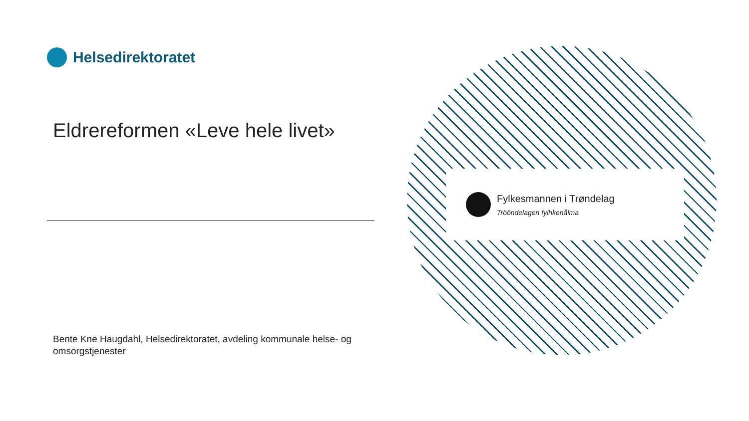Helsedirektoratet
Eldrereformen «Leve hele livet»
Bente Kne Haugdahl, Helsedirektoratet, avdeling kommunale helse- og omsorgstjenester
Fylkesmannen i Trøndelag
Trööndelagen fylhkenålma